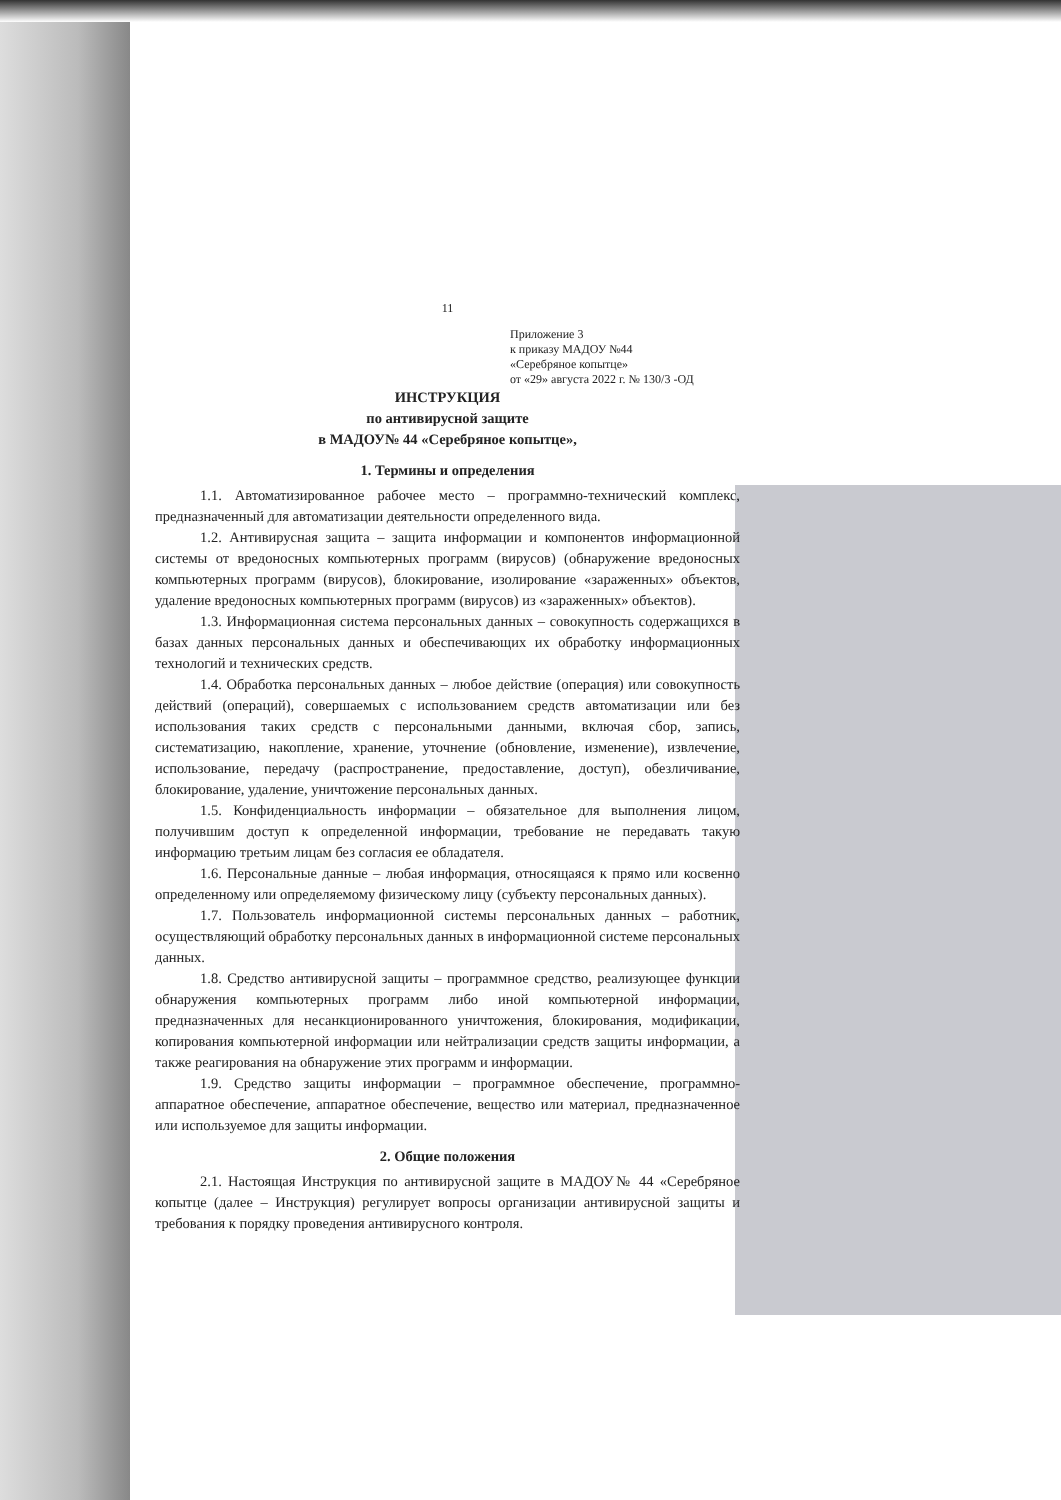11
Приложение 3
к приказу МАДОУ №44
«Серебряное копытце»
от «29» августа 2022 г. № 130/3 -ОД
ИНСТРУКЦИЯ
по антивирусной защите
в МАДОУ№ 44 «Серебряное копытце»,
1. Термины и определения
1.1. Автоматизированное рабочее место – программно-технический комплекс, предназначенный для автоматизации деятельности определенного вида.
1.2. Антивирусная защита – защита информации и компонентов информационной системы от вредоносных компьютерных программ (вирусов) (обнаружение вредоносных компьютерных программ (вирусов), блокирование, изолирование «зараженных» объектов, удаление вредоносных компьютерных программ (вирусов) из «зараженных» объектов).
1.3. Информационная система персональных данных – совокупность содержащихся в базах данных персональных данных и обеспечивающих их обработку информационных технологий и технических средств.
1.4. Обработка персональных данных – любое действие (операция) или совокупность действий (операций), совершаемых с использованием средств автоматизации или без использования таких средств с персональными данными, включая сбор, запись, систематизацию, накопление, хранение, уточнение (обновление, изменение), извлечение, использование, передачу (распространение, предоставление, доступ), обезличивание, блокирование, удаление, уничтожение персональных данных.
1.5. Конфиденциальность информации – обязательное для выполнения лицом, получившим доступ к определенной информации, требование не передавать такую информацию третьим лицам без согласия ее обладателя.
1.6. Персональные данные – любая информация, относящаяся к прямо или косвенно определенному или определяемому физическому лицу (субъекту персональных данных).
1.7. Пользователь информационной системы персональных данных – работник, осуществляющий обработку персональных данных в информационной системе персональных данных.
1.8. Средство антивирусной защиты – программное средство, реализующее функции обнаружения компьютерных программ либо иной компьютерной информации, предназначенных для несанкционированного уничтожения, блокирования, модификации, копирования компьютерной информации или нейтрализации средств защиты информации, а также реагирования на обнаружение этих программ и информации.
1.9. Средство защиты информации – программное обеспечение, программно-аппаратное обеспечение, аппаратное обеспечение, вещество или материал, предназначенное или используемое для защиты информации.
2. Общие положения
2.1. Настоящая Инструкция по антивирусной защите в МАДОУ№ 44 «Серебряное копытце (далее – Инструкция) регулирует вопросы организации антивирусной защиты и требования к порядку проведения антивирусного контроля.